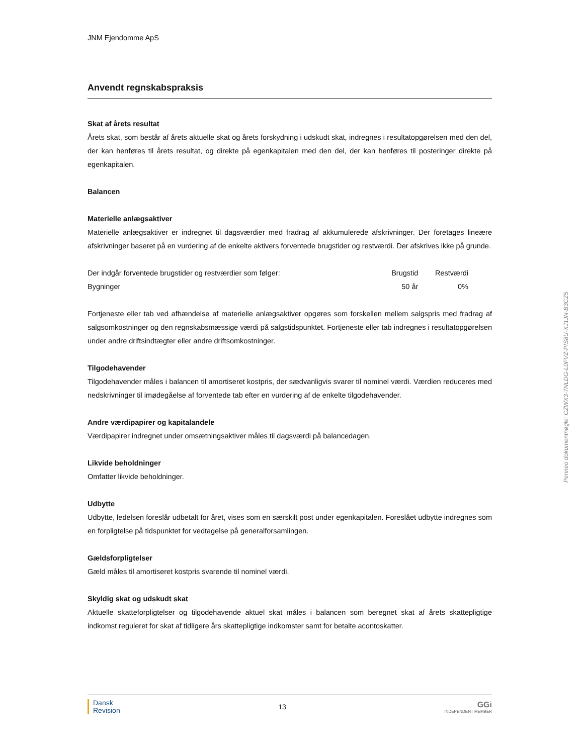JNM Ejendomme ApS
Anvendt regnskabspraksis
Skat af årets resultat
Årets skat, som består af årets aktuelle skat og årets forskydning i udskudt skat, indregnes i resultatopgørelsen med den del, der kan henføres til årets resultat, og direkte på egenkapitalen med den del, der kan henføres til posteringer direkte på egenkapitalen.
Balancen
Materielle anlægsaktiver
Materielle anlægsaktiver er indregnet til dagsværdier med fradrag af akkumulerede afskrivninger. Der foretages lineære afskrivninger baseret på en vurdering af de enkelte aktivers forventede brugstider og restværdi. Der afskrives ikke på grunde.
| Der indgår forventede brugstider og restværdier som følger: | Brugstid | Restværdi |
| Bygninger | 50 år | 0% |
Fortjeneste eller tab ved afhændelse af materielle anlægsaktiver opgøres som forskellen mellem salgspris med fradrag af salgsomkostninger og den regnskabsmæssige værdi på salgstidspunktet. Fortjeneste eller tab indregnes i resultatopgørelsen under andre driftsindtægter eller andre driftsomkostninger.
Tilgodehavender
Tilgodehavender måles i balancen til amortiseret kostpris, der sædvanligvis svarer til nominel værdi. Værdien reduceres med nedskrivninger til imødegåelse af forventede tab efter en vurdering af de enkelte tilgodehavender.
Andre værdipapirer og kapitalandele
Værdipapirer indregnet under omsætningsaktiver måles til dagsværdi på balancedagen.
Likvide beholdninger
Omfatter likvide beholdninger.
Udbytte
Udbytte, ledelsen foreslår udbetalt for året, vises som en særskilt post under egenkapitalen. Foreslået udbytte indregnes som en forpligtelse på tidspunktet for vedtagelse på generalforsamlingen.
Gældsforpligtelser
Gæld måles til amortiseret kostpris svarende til nominel værdi.
Skyldig skat og udskudt skat
Aktuelle skatteforpligtelser og tilgodehavende aktuel skat måles i balancen som beregnet skat af årets skattepligtige indkomst reguleret for skat af tidligere års skattepligtige indkomster samt for betalte acontoskatter.
Penneo dokumentnøgle: CZWX3-7NLDG-L0FVZ-PIS8U-XJ1JN-B3CZ5
Dansk
Revision
13
GGi
INDEPENDENT MEMBER